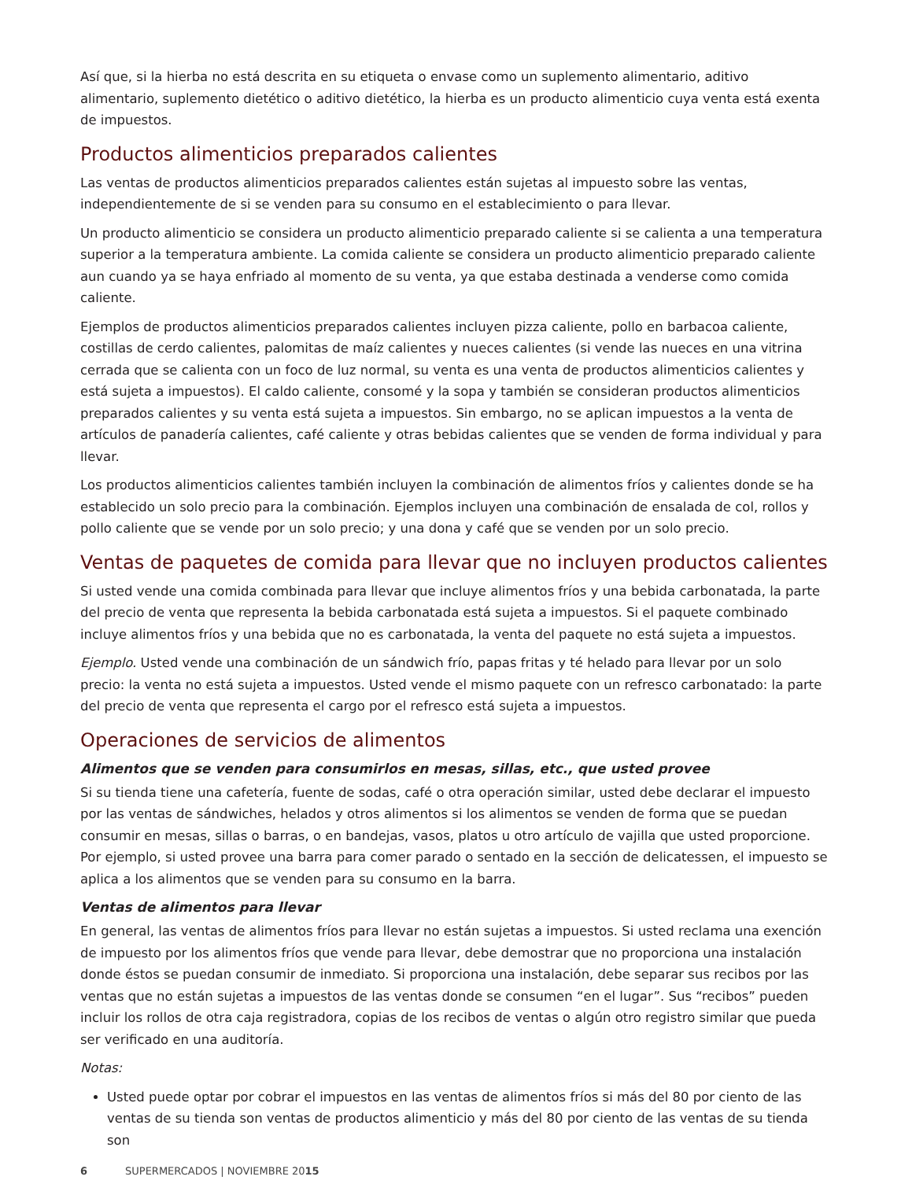Así que, si la hierba no está descrita en su etiqueta o envase como un suplemento alimentario, aditivo alimentario, suplemento dietético o aditivo dietético, la hierba es un producto alimenticio cuya venta está exenta de impuestos.
Productos alimenticios preparados calientes
Las ventas de productos alimenticios preparados calientes están sujetas al impuesto sobre las ventas, independientemente de si se venden para su consumo en el establecimiento o para llevar.
Un producto alimenticio se considera un producto alimenticio preparado caliente si se calienta a una temperatura superior a la temperatura ambiente. La comida caliente se considera un producto alimenticio preparado caliente aun cuando ya se haya enfriado al momento de su venta, ya que estaba destinada a venderse como comida caliente.
Ejemplos de productos alimenticios preparados calientes incluyen pizza caliente, pollo en barbacoa caliente, costillas de cerdo calientes, palomitas de maíz calientes y nueces calientes (si vende las nueces en una vitrina cerrada que se calienta con un foco de luz normal, su venta es una venta de productos alimenticios calientes y está sujeta a impuestos). El caldo caliente, consomé y la sopa y también se consideran productos alimenticios preparados calientes y su venta está sujeta a impuestos. Sin embargo, no se aplican impuestos a la venta de artículos de panadería calientes, café caliente y otras bebidas calientes que se venden de forma individual y para llevar.
Los productos alimenticios calientes también incluyen la combinación de alimentos fríos y calientes donde se ha establecido un solo precio para la combinación. Ejemplos incluyen una combinación de ensalada de col, rollos y pollo caliente que se vende por un solo precio; y una dona y café que se venden por un solo precio.
Ventas de paquetes de comida para llevar que no incluyen productos calientes
Si usted vende una comida combinada para llevar que incluye alimentos fríos y una bebida carbonatada, la parte del precio de venta que representa la bebida carbonatada está sujeta a impuestos. Si el paquete combinado incluye alimentos fríos y una bebida que no es carbonatada, la venta del paquete no está sujeta a impuestos.
Ejemplo. Usted vende una combinación de un sándwich frío, papas fritas y té helado para llevar por un solo precio: la venta no está sujeta a impuestos. Usted vende el mismo paquete con un refresco carbonatado: la parte del precio de venta que representa el cargo por el refresco está sujeta a impuestos.
Operaciones de servicios de alimentos
Alimentos que se venden para consumirlos en mesas, sillas, etc., que usted provee
Si su tienda tiene una cafetería, fuente de sodas, café o otra operación similar, usted debe declarar el impuesto por las ventas de sándwiches, helados y otros alimentos si los alimentos se venden de forma que se puedan consumir en mesas, sillas o barras, o en bandejas, vasos, platos u otro artículo de vajilla que usted proporcione. Por ejemplo, si usted provee una barra para comer parado o sentado en la sección de delicatessen, el impuesto se aplica a los alimentos que se venden para su consumo en la barra.
Ventas de alimentos para llevar
En general, las ventas de alimentos fríos para llevar no están sujetas a impuestos. Si usted reclama una exención de impuesto por los alimentos fríos que vende para llevar, debe demostrar que no proporciona una instalación donde éstos se puedan consumir de inmediato. Si proporciona una instalación, debe separar sus recibos por las ventas que no están sujetas a impuestos de las ventas donde se consumen “en el lugar”. Sus “recibos” pueden incluir los rollos de otra caja registradora, copias de los recibos de ventas o algún otro registro similar que pueda ser verificado en una auditoría.
Notas:
Usted puede optar por cobrar el impuestos en las ventas de alimentos fríos si más del 80 por ciento de las ventas de su tienda son ventas de productos alimenticio y más del 80 por ciento de las ventas de su tienda son
6 SUPERMERCADOS | NOVIEMBRE 2015